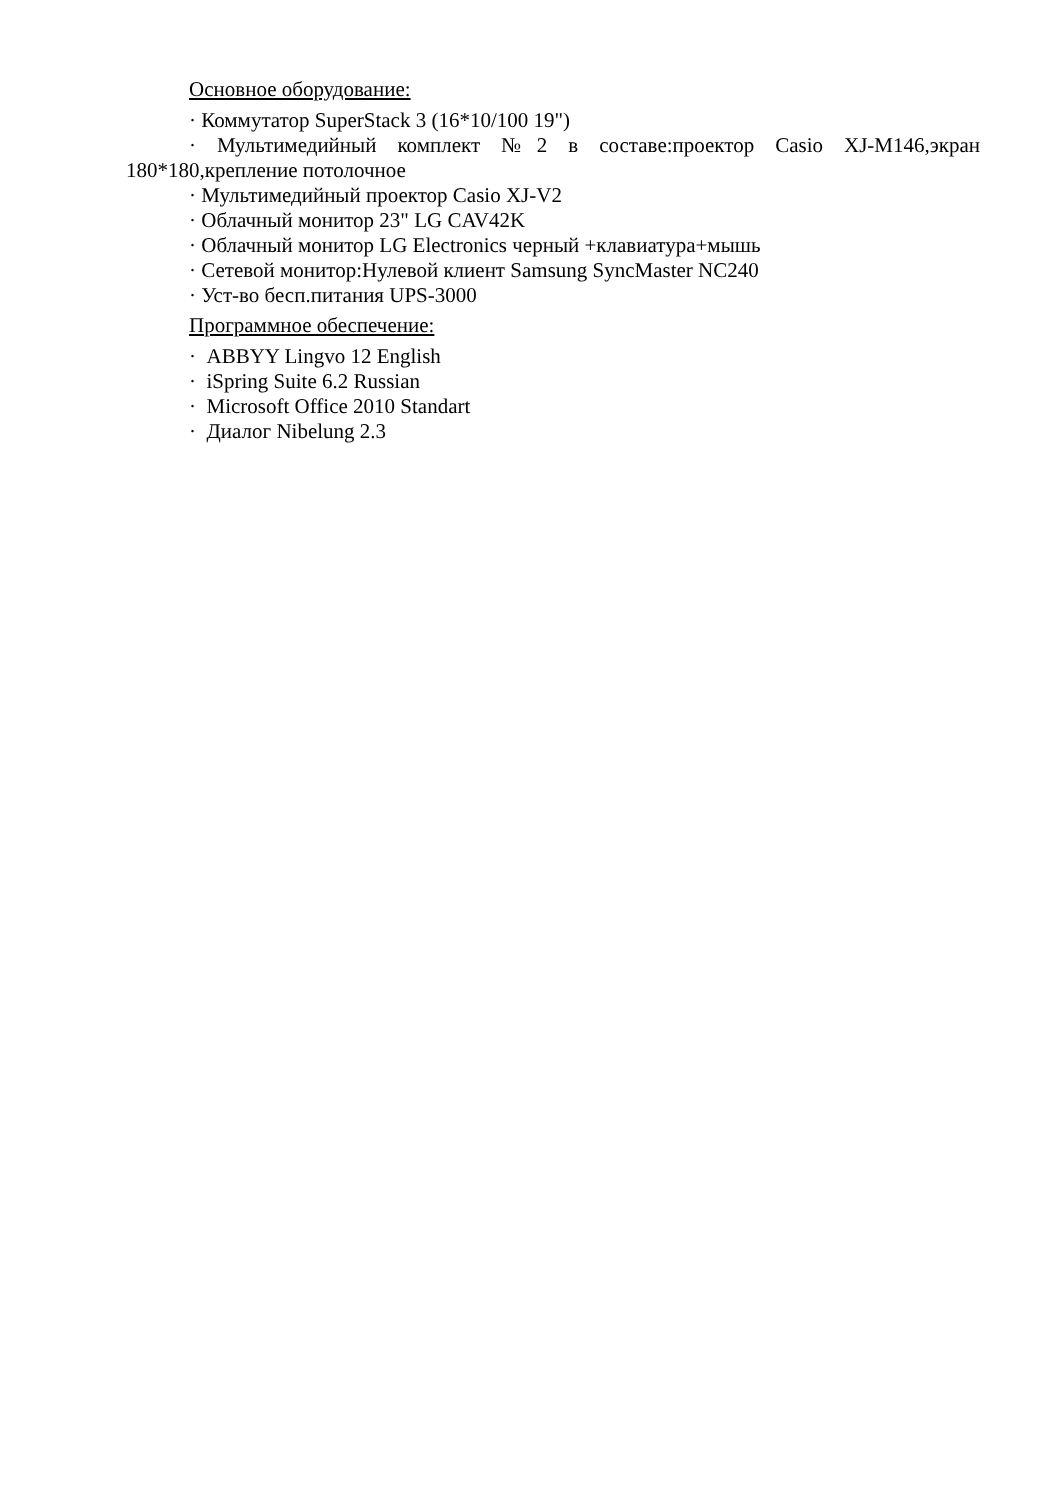Основное оборудование:
· Коммутатор SuperStack 3 (16*10/100 19")
· Мультимедийный комплект №2 в составе:проектор Casio XJ-M146,экран 180*180,крепление потолочное
· Мультимедийный проектор Casio XJ-V2
· Облачный монитор 23" LG CAV42K
· Облачный монитор LG Electronics черный +клавиатура+мышь
· Сетевой монитор:Нулевой клиент Samsung SyncMaster NC240
· Уст-во бесп.питания UPS-3000
Программное обеспечение:
· ABBYY Lingvo 12 English
· iSpring Suite 6.2 Russian
· Microsoft Office 2010 Standart
· Диалог Nibelung 2.3